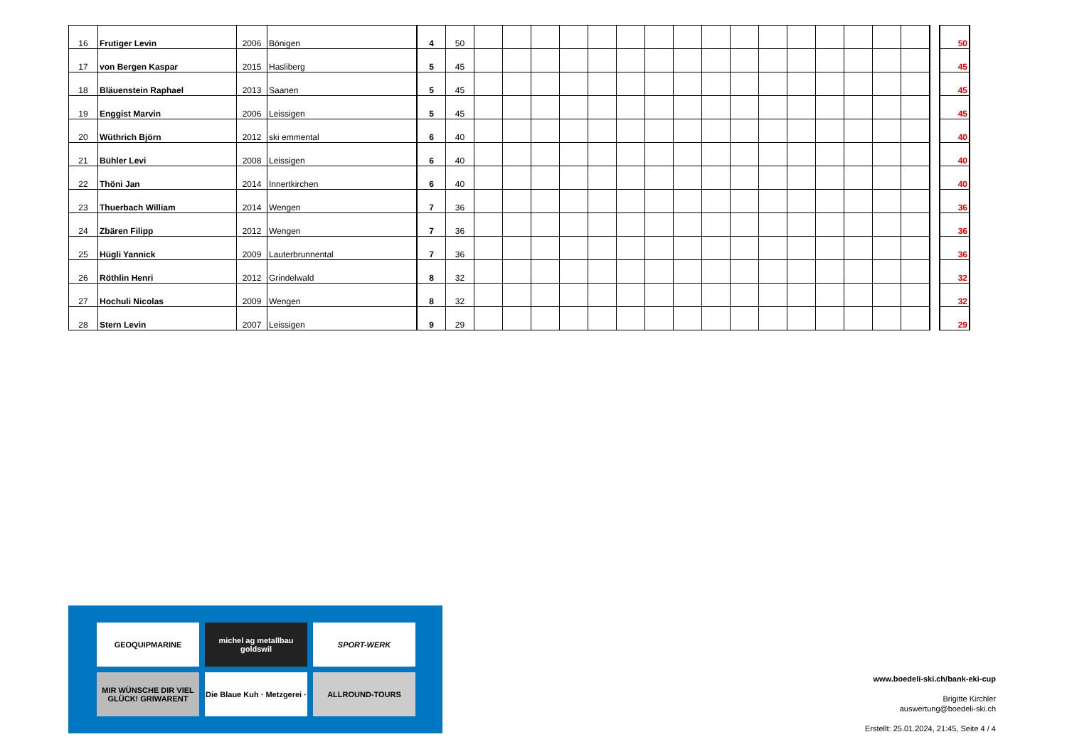| 16 | Frutiger Levin | 2006 | Bönigen | 4 | 50 | | | | | | | | | | | | | | | | | | 50 |
| 17 | von Bergen Kaspar | 2015 | Hasliberg | 5 | 45 | | | | | | | | | | | | | | | | | | 45 |
| 18 | Bläuenstein Raphael | 2013 | Saanen | 5 | 45 | | | | | | | | | | | | | | | | | | 45 |
| 19 | Enggist Marvin | 2006 | Leissigen | 5 | 45 | | | | | | | | | | | | | | | | | | 45 |
| 20 | Wüthrich Björn | 2012 | ski emmental | 6 | 40 | | | | | | | | | | | | | | | | | | 40 |
| 21 | Bühler Levi | 2008 | Leissigen | 6 | 40 | | | | | | | | | | | | | | | | | | 40 |
| 22 | Thöni Jan | 2014 | Innertkirchen | 6 | 40 | | | | | | | | | | | | | | | | | | 40 |
| 23 | Thuerbach William | 2014 | Wengen | 7 | 36 | | | | | | | | | | | | | | | | | | 36 |
| 24 | Zbären Filipp | 2012 | Wengen | 7 | 36 | | | | | | | | | | | | | | | | | | 36 |
| 25 | Hügli Yannick | 2009 | Lauterbrunnental | 7 | 36 | | | | | | | | | | | | | | | | | | 36 |
| 26 | Röthlin Henri | 2012 | Grindelwald | 8 | 32 | | | | | | | | | | | | | | | | | | 32 |
| 27 | Hochuli Nicolas | 2009 | Wengen | 8 | 32 | | | | | | | | | | | | | | | | | | 32 |
| 28 | Stern Levin | 2007 | Leissigen | 9 | 29 | | | | | | | | | | | | | | | | | | 29 |
GEOQUIPMARINE
michel ag metallbau goldswil
SPORT-WERK
MIR WÜNSCHE DIR VIEL GLÜCK! GRIWARENT
Die Blaue Kuh · Metzgerei ·
ALLROUND-TOURS
www.boedeli-ski.ch/bank-eki-cup
Brigitte Kirchler
auswertung@boedeli-ski.ch
Erstellt: 25.01.2024, 21:45, Seite 4 / 4